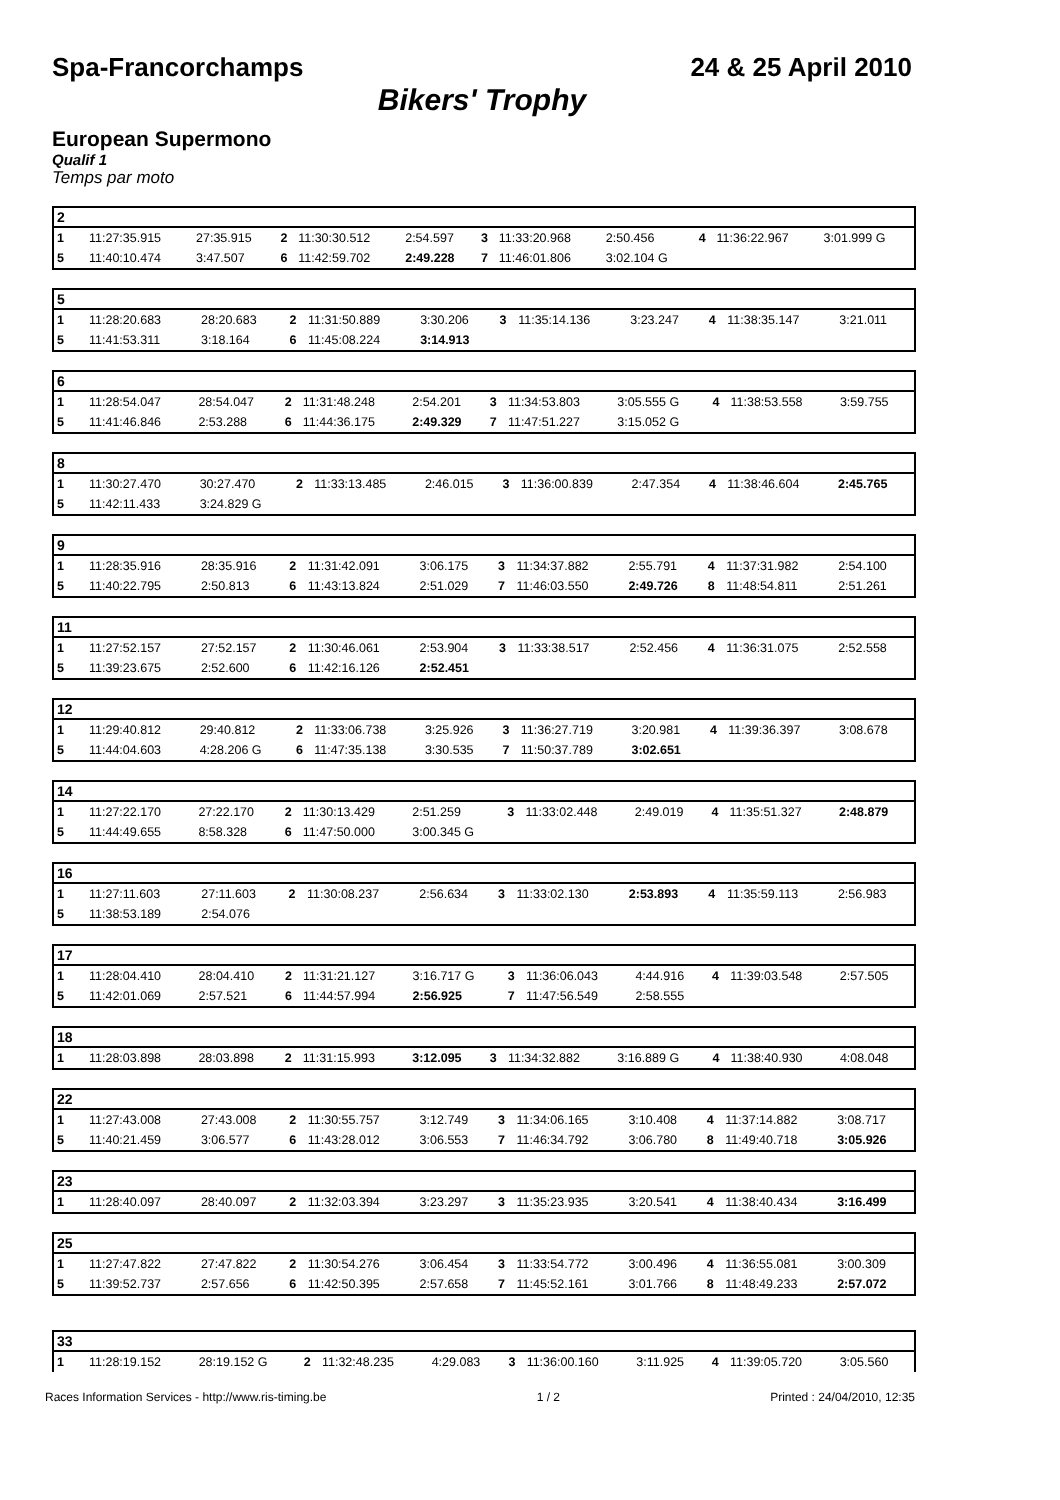Spa-Francorchamps 24 & 25 April 2010
Bikers' Trophy
European Supermono
Qualif 1
Temps par moto
| 2 | | | | | | | | | | | |
| --- | --- | --- | --- | --- | --- | --- | --- | --- | --- | --- | --- |
| 1 | 11:27:35.915 | 27:35.915 | 2 | 11:30:30.512 | 2:54.597 | 3 | 11:33:20.968 | 2:50.456 | 4 | 11:36:22.967 | 3:01.999 G |
| 5 | 11:40:10.474 | 3:47.507 | 6 | 11:42:59.702 | 2:49.228 | 7 | 11:46:01.806 | 3:02.104 G | | | |
| 5 | | | | | | | | | | | |
| --- | --- | --- | --- | --- | --- | --- | --- | --- | --- | --- | --- |
| 1 | 11:28:20.683 | 28:20.683 | 2 | 11:31:50.889 | 3:30.206 | 3 | 11:35:14.136 | 3:23.247 | 4 | 11:38:35.147 | 3:21.011 |
| 5 | 11:41:53.311 | 3:18.164 | 6 | 11:45:08.224 | 3:14.913 | | | | | | |
| 6 | | | | | | | | | | | |
| --- | --- | --- | --- | --- | --- | --- | --- | --- | --- | --- | --- |
| 1 | 11:28:54.047 | 28:54.047 | 2 | 11:31:48.248 | 2:54.201 | 3 | 11:34:53.803 | 3:05.555 G | 4 | 11:38:53.558 | 3:59.755 |
| 5 | 11:41:46.846 | 2:53.288 | 6 | 11:44:36.175 | 2:49.329 | 7 | 11:47:51.227 | 3:15.052 G | | | |
| 8 | | | | | | | | | | | |
| --- | --- | --- | --- | --- | --- | --- | --- | --- | --- | --- | --- |
| 1 | 11:30:27.470 | 30:27.470 | 2 | 11:33:13.485 | 2:46.015 | 3 | 11:36:00.839 | 2:47.354 | 4 | 11:38:46.604 | 2:45.765 |
| 5 | 11:42:11.433 | 3:24.829 G | | | | | | | | | |
| 9 | | | | | | | | | | | |
| --- | --- | --- | --- | --- | --- | --- | --- | --- | --- | --- | --- |
| 1 | 11:28:35.916 | 28:35.916 | 2 | 11:31:42.091 | 3:06.175 | 3 | 11:34:37.882 | 2:55.791 | 4 | 11:37:31.982 | 2:54.100 |
| 5 | 11:40:22.795 | 2:50.813 | 6 | 11:43:13.824 | 2:51.029 | 7 | 11:46:03.550 | 2:49.726 | 8 | 11:48:54.811 | 2:51.261 |
| 11 | | | | | | | | | | | |
| --- | --- | --- | --- | --- | --- | --- | --- | --- | --- | --- | --- |
| 1 | 11:27:52.157 | 27:52.157 | 2 | 11:30:46.061 | 2:53.904 | 3 | 11:33:38.517 | 2:52.456 | 4 | 11:36:31.075 | 2:52.558 |
| 5 | 11:39:23.675 | 2:52.600 | 6 | 11:42:16.126 | 2:52.451 | | | | | | |
| 12 | | | | | | | | | | | |
| --- | --- | --- | --- | --- | --- | --- | --- | --- | --- | --- | --- |
| 1 | 11:29:40.812 | 29:40.812 | 2 | 11:33:06.738 | 3:25.926 | 3 | 11:36:27.719 | 3:20.981 | 4 | 11:39:36.397 | 3:08.678 |
| 5 | 11:44:04.603 | 4:28.206 G | 6 | 11:47:35.138 | 3:30.535 | 7 | 11:50:37.789 | 3:02.651 | | | |
| 14 | | | | | | | | | | | |
| --- | --- | --- | --- | --- | --- | --- | --- | --- | --- | --- | --- |
| 1 | 11:27:22.170 | 27:22.170 | 2 | 11:30:13.429 | 2:51.259 | 3 | 11:33:02.448 | 2:49.019 | 4 | 11:35:51.327 | 2:48.879 |
| 5 | 11:44:49.655 | 8:58.328 | 6 | 11:47:50.000 | 3:00.345 G | | | | | | |
| 16 | | | | | | | | | | | |
| --- | --- | --- | --- | --- | --- | --- | --- | --- | --- | --- | --- |
| 1 | 11:27:11.603 | 27:11.603 | 2 | 11:30:08.237 | 2:56.634 | 3 | 11:33:02.130 | 2:53.893 | 4 | 11:35:59.113 | 2:56.983 |
| 5 | 11:38:53.189 | 2:54.076 | | | | | | | | | |
| 17 | | | | | | | | | | | |
| --- | --- | --- | --- | --- | --- | --- | --- | --- | --- | --- | --- |
| 1 | 11:28:04.410 | 28:04.410 | 2 | 11:31:21.127 | 3:16.717 G | 3 | 11:36:06.043 | 4:44.916 | 4 | 11:39:03.548 | 2:57.505 |
| 5 | 11:42:01.069 | 2:57.521 | 6 | 11:44:57.994 | 2:56.925 | 7 | 11:47:56.549 | 2:58.555 | | | |
| 18 | | | | | | | | | | | |
| --- | --- | --- | --- | --- | --- | --- | --- | --- | --- | --- | --- |
| 1 | 11:28:03.898 | 28:03.898 | 2 | 11:31:15.993 | 3:12.095 | 3 | 11:34:32.882 | 3:16.889 G | 4 | 11:38:40.930 | 4:08.048 |
| 22 | | | | | | | | | | | |
| --- | --- | --- | --- | --- | --- | --- | --- | --- | --- | --- | --- |
| 1 | 11:27:43.008 | 27:43.008 | 2 | 11:30:55.757 | 3:12.749 | 3 | 11:34:06.165 | 3:10.408 | 4 | 11:37:14.882 | 3:08.717 |
| 5 | 11:40:21.459 | 3:06.577 | 6 | 11:43:28.012 | 3:06.553 | 7 | 11:46:34.792 | 3:06.780 | 8 | 11:49:40.718 | 3:05.926 |
| 23 | | | | | | | | | | | |
| --- | --- | --- | --- | --- | --- | --- | --- | --- | --- | --- | --- |
| 1 | 11:28:40.097 | 28:40.097 | 2 | 11:32:03.394 | 3:23.297 | 3 | 11:35:23.935 | 3:20.541 | 4 | 11:38:40.434 | 3:16.499 |
| 25 | | | | | | | | | | | |
| --- | --- | --- | --- | --- | --- | --- | --- | --- | --- | --- | --- |
| 1 | 11:27:47.822 | 27:47.822 | 2 | 11:30:54.276 | 3:06.454 | 3 | 11:33:54.772 | 3:00.496 | 4 | 11:36:55.081 | 3:00.309 |
| 5 | 11:39:52.737 | 2:57.656 | 6 | 11:42:50.395 | 2:57.658 | 7 | 11:45:52.161 | 3:01.766 | 8 | 11:48:49.233 | 2:57.072 |
| 33 | | | | | | | | | | | |
| --- | --- | --- | --- | --- | --- | --- | --- | --- | --- | --- | --- |
| 1 | 11:28:19.152 | 28:19.152 G | 2 | 11:32:48.235 | 4:29.083 | 3 | 11:36:00.160 | 3:11.925 | 4 | 11:39:05.720 | 3:05.560 |
Races Information Services - http://www.ris-timing.be 1 / 2 Printed : 24/04/2010, 12:35